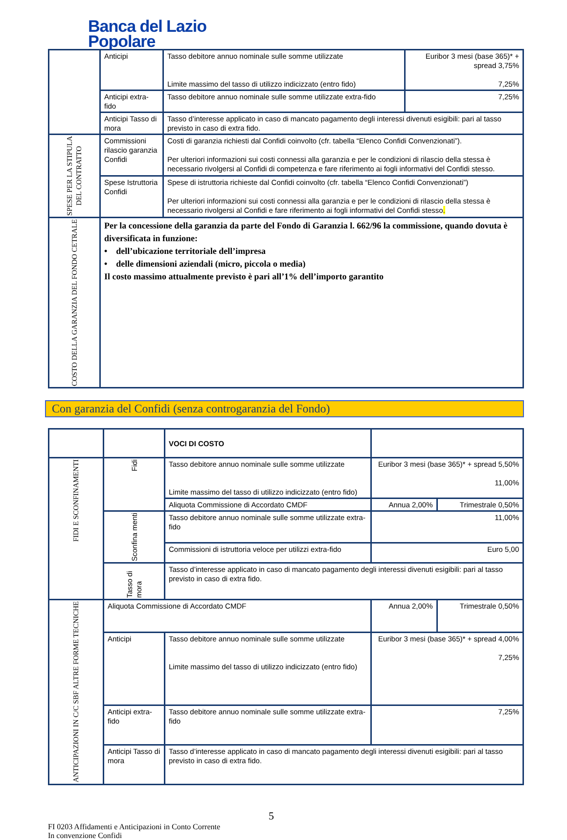Banca del Lazio
Popolare
| | Anticipi | Tasso debitore annuo nominale sulle somme utilizzate Limite massimo del tasso di utilizzo indicizzato (entro fido) | Euribor 3 mesi (base 365)* + spread 3,75% 7,25% |
| | Anticipi extra-fido | Tasso debitore annuo nominale sulle somme utilizzate extra-fido | 7,25% |
| | Anticipi Tasso di mora | Tasso d’interesse applicato in caso di mancato pagamento degli interessi divenuti esigibili: pari al tasso previsto in caso di extra fido. | |
| SPESE PER LA STIPULA DEL CONTRATTO | Commissioni rilascio garanzia Confidi | Costi di garanzia richiesti dal Confidi coinvolto (cfr. tabella “Elenco Confidi Convenzionati”). Per ulteriori informazioni sui costi connessi alla garanzia e per le condizioni di rilascio della stessa è necessario rivolgersi al Confidi di competenza e fare riferimento ai fogli informativi del Confidi stesso. | |
| | Spese Istruttoria Confidi | Spese di istruttoria richieste dal Confidi coinvolto (cfr. tabella “Elenco Confidi Convenzionati”) Per ulteriori informazioni sui costi connessi alla garanzia e per le condizioni di rilascio della stessa è necessario rivolgersi al Confidi e fare riferimento ai fogli informativi del Confidi stesso . | |
| COSTO DELLA GARANZIA DEL FONDO CETRALE | Per la concessione della garanzia da parte del Fondo di Garanzia l. 662/96 la commissione, quando dovuta è diversificata in funzione: • dell’ubicazione territoriale dell’impresa • delle dimensioni aziendali (micro, piccola o media) Il costo massimo attualmente previsto è pari all’1% dell’importo garantito | | |
Con garanzia del Confidi (senza controgaranzia del Fondo)
| | | VOCI DI COSTO | | |
| FIDI E SCONFINAMENTI | Fidi | Tasso debitore annuo nominale sulle somme utilizzate Limite massimo del tasso di utilizzo indicizzato (entro fido) | Euribor 3 mesi (base 365)* + spread 5,50% 11,00% | |
| | | Aliquota Commissione di Accordato CMDF | Annua 2,00% | Trimestrale 0,50% |
| | Sconfina menti | Tasso debitore annuo nominale sulle somme utilizzate extra-fido | 11,00% | |
| | | Commissioni di istruttoria veloce per utilizzi extra-fido | Euro 5,00 | |
| | Tasso di mora | Tasso d’interesse applicato in caso di mancato pagamento degli interessi divenuti esigibili: pari al tasso previsto in caso di extra fido. | | |
| ANTICIPAZIONI IN C/C SBF ALTRE FORME TECNICHE | Aliquota Commissione di Accordato CMDF | | Annua 2,00% | Trimestrale 0,50% |
| | Anticipi | Tasso debitore annuo nominale sulle somme utilizzate Limite massimo del tasso di utilizzo indicizzato (entro fido) | Euribor 3 mesi (base 365)* + spread 4,00% 7,25% | |
| | Anticipi extra-fido | Tasso debitore annuo nominale sulle somme utilizzate extra-fido | 7,25% | |
| | Anticipi Tasso di mora | Tasso d’interesse applicato in caso di mancato pagamento degli interessi divenuti esigibili: pari al tasso previsto in caso di extra fido. | | |
5
FI 0203 Affidamenti e Anticipazioni in Conto Corrente
In convenzione Confidi